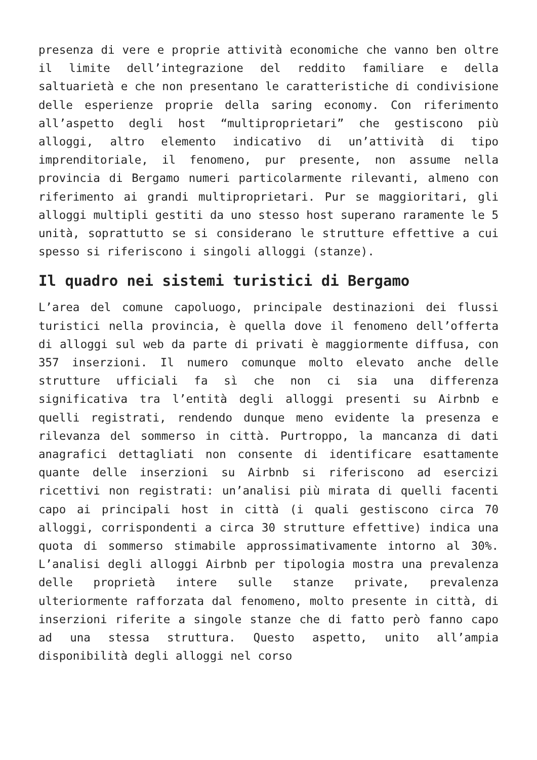presenza di vere e proprie attività economiche che vanno ben oltre il limite dell’integrazione del reddito familiare e della saltuarietà e che non presentano le caratteristiche di condivisione delle esperienze proprie della saring economy. Con riferimento all’aspetto degli host “multiproprietari” che gestiscono più alloggi, altro elemento indicativo di un’attività di tipo imprenditoriale, il fenomeno, pur presente, non assume nella provincia di Bergamo numeri particolarmente rilevanti, almeno con riferimento ai grandi multiproprietari. Pur se maggioritari, gli alloggi multipli gestiti da uno stesso host superano raramente le 5 unità, soprattutto se si considerano le strutture effettive a cui spesso si riferiscono i singoli alloggi (stanze).
Il quadro nei sistemi turistici di Bergamo
L’area del comune capoluogo, principale destinazioni dei flussi turistici nella provincia, è quella dove il fenomeno dell’offerta di alloggi sul web da parte di privati è maggiormente diffusa, con 357 inserzioni. Il numero comunque molto elevato anche delle strutture ufficiali fa sì che non ci sia una differenza significativa tra l’entità degli alloggi presenti su Airbnb e quelli registrati, rendendo dunque meno evidente la presenza e rilevanza del sommerso in città. Purtroppo, la mancanza di dati anagrafici dettagliati non consente di identificare esattamente quante delle inserzioni su Airbnb si riferiscono ad esercizi ricettivi non registrati: un’analisi più mirata di quelli facenti capo ai principali host in città (i quali gestiscono circa 70 alloggi, corrispondenti a circa 30 strutture effettive) indica una quota di sommerso stimabile approssimativamente intorno al 30%. L’analisi degli alloggi Airbnb per tipologia mostra una prevalenza delle proprietà intere sulle stanze private, prevalenza ulteriormente rafforzata dal fenomeno, molto presente in città, di inserzioni riferite a singole stanze che di fatto però fanno capo ad una stessa struttura. Questo aspetto, unito all’ampia disponibilità degli alloggi nel corso